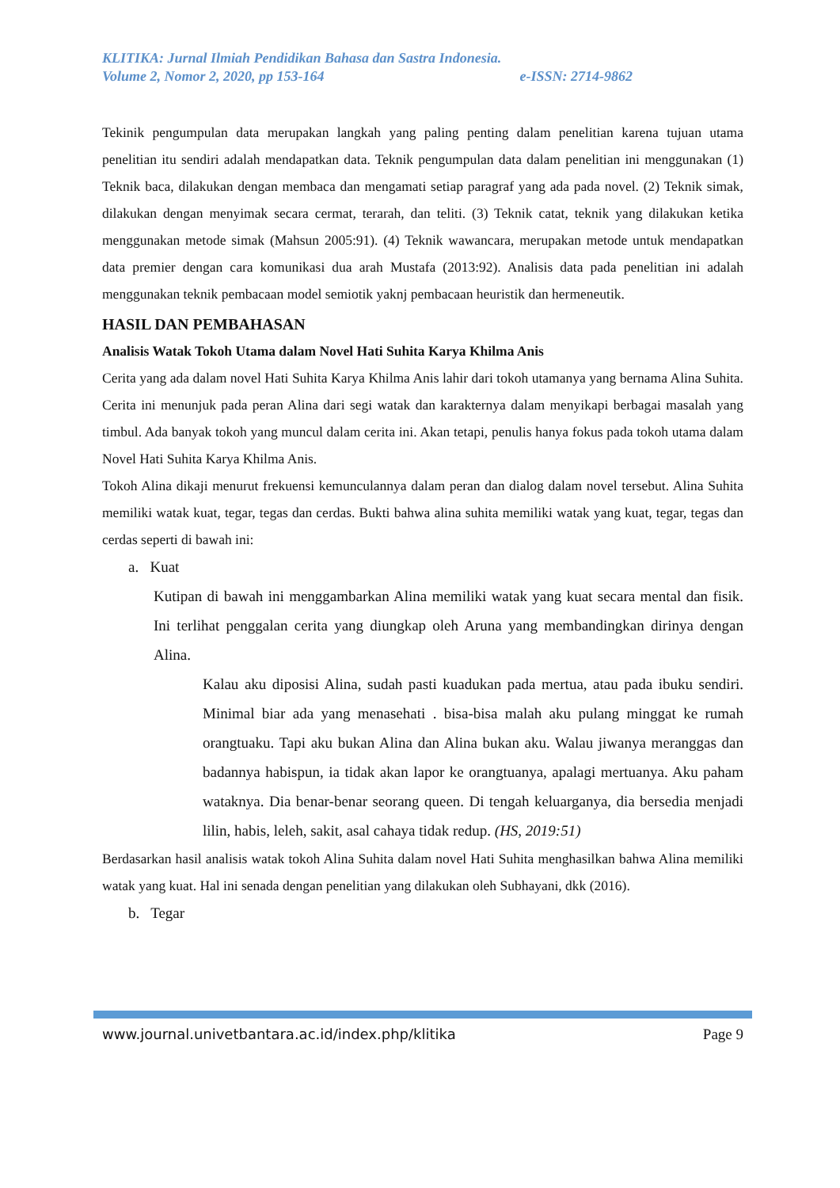KLITIKA: Jurnal Ilmiah Pendidikan Bahasa dan Sastra Indonesia.
Volume 2, Nomor 2, 2020, pp 153-164 e-ISSN: 2714-9862
Tekinik pengumpulan data merupakan langkah yang paling penting dalam penelitian karena tujuan utama penelitian itu sendiri adalah mendapatkan data. Teknik pengumpulan data dalam penelitian ini menggunakan (1) Teknik baca, dilakukan dengan membaca dan mengamati setiap paragraf yang ada pada novel. (2) Teknik simak, dilakukan dengan menyimak secara cermat, terarah, dan teliti. (3) Teknik catat, teknik yang dilakukan ketika menggunakan metode simak (Mahsun 2005:91). (4) Teknik wawancara, merupakan metode untuk mendapatkan data premier dengan cara komunikasi dua arah Mustafa (2013:92). Analisis data pada penelitian ini adalah menggunakan teknik pembacaan model semiotik yaknj pembacaan heuristik dan hermeneutik.
HASIL DAN PEMBAHASAN
Analisis Watak Tokoh Utama dalam Novel Hati Suhita Karya Khilma Anis
Cerita yang ada dalam novel Hati Suhita Karya Khilma Anis lahir dari tokoh utamanya yang bernama Alina Suhita. Cerita ini menunjuk pada peran Alina dari segi watak dan karakternya dalam menyikapi berbagai masalah yang timbul. Ada banyak tokoh yang muncul dalam cerita ini. Akan tetapi, penulis hanya fokus pada tokoh utama dalam Novel Hati Suhita Karya Khilma Anis.
Tokoh Alina dikaji menurut frekuensi kemunculannya dalam peran dan dialog dalam novel tersebut. Alina Suhita memiliki watak kuat, tegar, tegas dan cerdas. Bukti bahwa alina suhita memiliki watak yang kuat, tegar, tegas dan cerdas seperti di bawah ini:
a. Kuat
Kutipan di bawah ini menggambarkan Alina memiliki watak yang kuat secara mental dan fisik. Ini terlihat penggalan cerita yang diungkap oleh Aruna yang membandingkan dirinya dengan Alina.
Kalau aku diposisi Alina, sudah pasti kuadukan pada mertua, atau pada ibuku sendiri. Minimal biar ada yang menasehati . bisa-bisa malah aku pulang minggat ke rumah orangtuaku. Tapi aku bukan Alina dan Alina bukan aku. Walau jiwanya meranggas dan badannya habispun, ia tidak akan lapor ke orangtuanya, apalagi mertuanya. Aku paham wataknya. Dia benar-benar seorang queen. Di tengah keluarganya, dia bersedia menjadi lilin, habis, leleh, sakit, asal cahaya tidak redup. (HS, 2019:51)
Berdasarkan hasil analisis watak tokoh Alina Suhita dalam novel Hati Suhita menghasilkan bahwa Alina memiliki watak yang kuat. Hal ini senada dengan penelitian yang dilakukan oleh Subhayani, dkk (2016).
b. Tegar
www.journal.univetbantara.ac.id/index.php/klitika Page 9